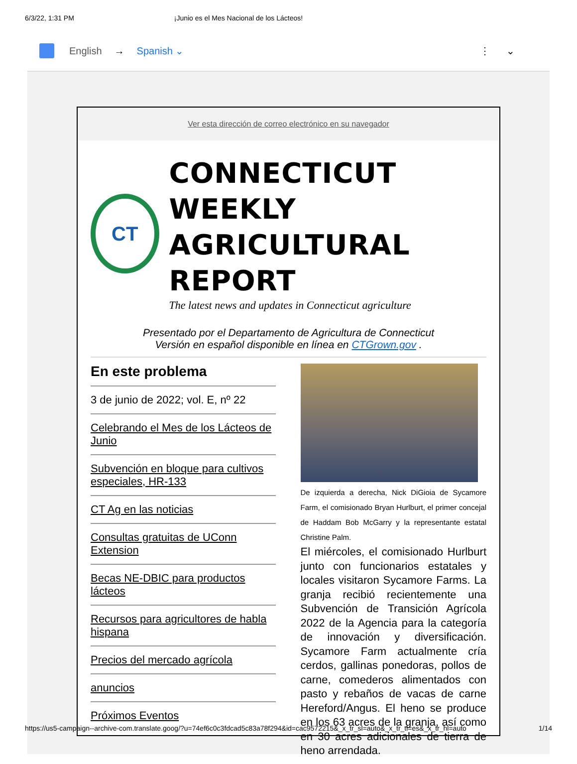6/3/22, 1:31 PM ¡Junio es el Mes Nacional de los Lácteos!
English → Spanish ⌄ ⋮ ⌄
Ver esta dirección de correo electrónico en su navegador
CT
CONNECTICUT WEEKLY
AGRICULTURAL REPORT
The latest news and updates in Connecticut agriculture
Presentado por el Departamento de Agricultura de Connecticut
Versión en español disponible en línea en CTGrown.gov .
En este problema
3 de junio de 2022; vol. E, nº 22
Celebrando el Mes de los Lácteos de Junio
Subvención en bloque para cultivos especiales, HR-133
CT Ag en las noticias
Consultas gratuitas de UConn Extension
Becas NE-DBIC para productos lácteos
Recursos para agricultores de habla hispana
Precios del mercado agrícola
anuncios
Próximos Eventos
De izquierda a derecha, Nick DiGioia de Sycamore Farm, el comisionado Bryan Hurlburt, el primer concejal de Haddam Bob McGarry y la representante estatal Christine Palm.
El miércoles, el comisionado Hurlburt junto con funcionarios estatales y locales visitaron Sycamore Farms. La granja recibió recientemente una Subvención de Transición Agrícola 2022 de la Agencia para la categoría de innovación y diversificación. Sycamore Farm actualmente cría cerdos, gallinas ponedoras, pollos de carne, comederos alimentados con pasto y rebaños de vacas de carne Hereford/Angus. El heno se produce en los 63 acres de la granja, así como en 30 acres adicionales de tierra de heno arrendada.
https://us5-campaign--archive-com.translate.goog/?u=74ef6c0c3fdcad5c83a78f294&id=cac9572215&_x_tr_sl=auto&_x_tr_tl=es&_x_tr_hl=auto 1/14